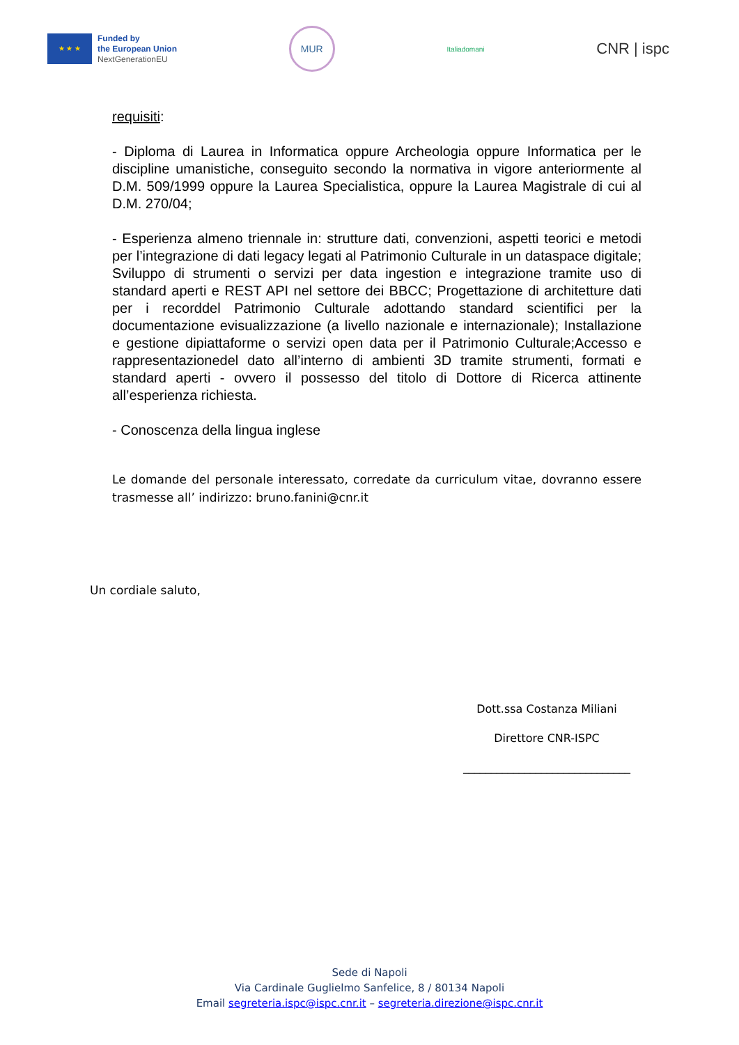★ ★ ★
Funded by
the European Union
NextGenerationEU
MUR
Italiadomani
CNR | ispc
requisiti:
- Diploma di Laurea in Informatica oppure Archeologia oppure Informatica per le discipline umanistiche, conseguito secondo la normativa in vigore anteriormente al D.M. 509/1999 oppure la Laurea Specialistica, oppure la Laurea Magistrale di cui al D.M. 270/04;
- Esperienza almeno triennale in: strutture dati, convenzioni, aspetti teorici e metodi per l’integrazione di dati legacy legati al Patrimonio Culturale in un dataspace digitale; Sviluppo di strumenti o servizi per data ingestion e integrazione tramite uso di standard aperti e REST API nel settore dei BBCC; Progettazione di architetture dati per i recorddel Patrimonio Culturale adottando standard scientifici per la documentazione evisualizzazione (a livello nazionale e internazionale); Installazione e gestione dipiattaforme o servizi open data per il Patrimonio Culturale;Accesso e rappresentazionedel dato all’interno di ambienti 3D tramite strumenti, formati e standard aperti - ovvero il possesso del titolo di Dottore di Ricerca attinente all’esperienza richiesta.
- Conoscenza della lingua inglese
Le domande del personale interessato, corredate da curriculum vitae, dovranno essere trasmesse all’ indirizzo: bruno.fanini@cnr.it
Un cordiale saluto,
Dott.ssa Costanza Miliani
Direttore CNR-ISPC
______________________________
Sede di Napoli
Via Cardinale Guglielmo Sanfelice, 8 / 80134 Napoli
Email segreteria.ispc@ispc.cnr.it – segreteria.direzione@ispc.cnr.it